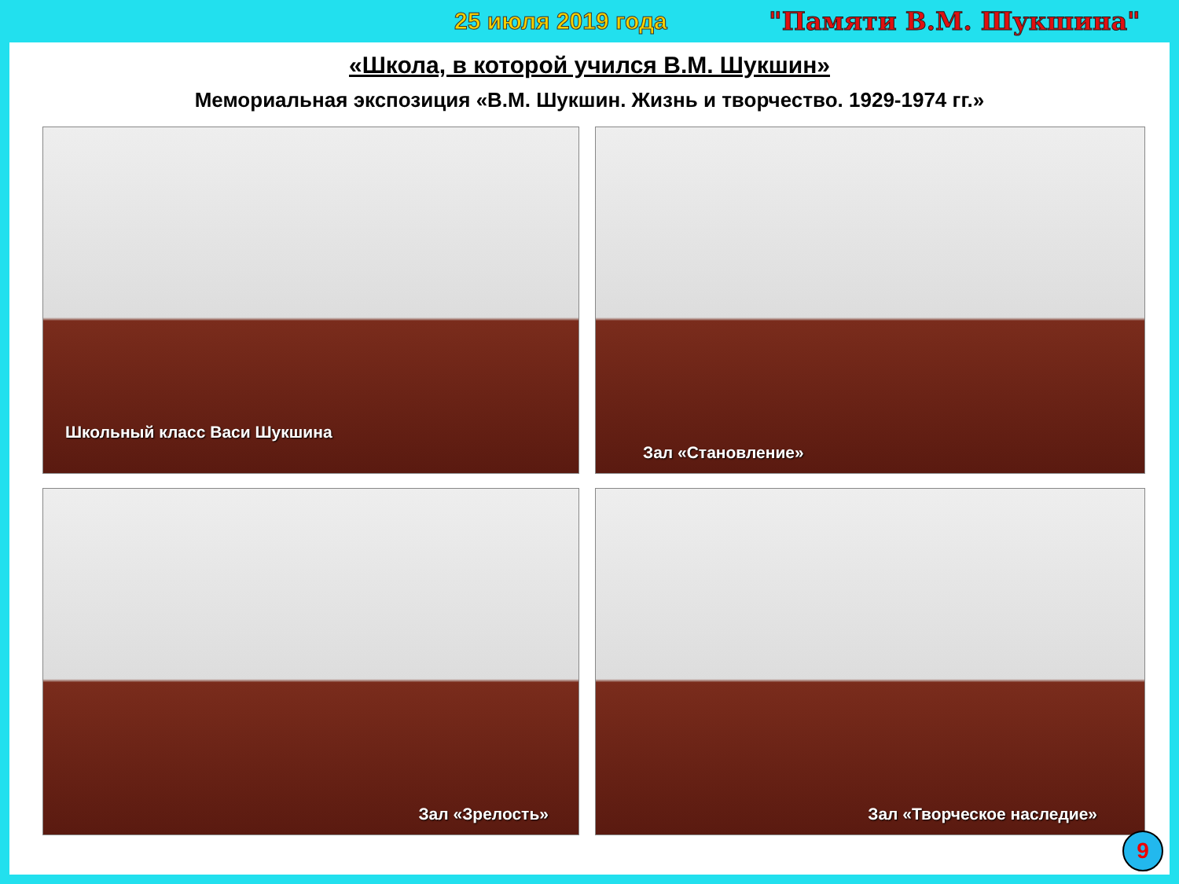25 июля 2019 года "Памяти В.М. Шукшина"
«Школа, в которой учился В.М. Шукшин»
Мемориальная экспозиция «В.М. Шукшин. Жизнь и творчество. 1929-1974 гг.»
Школьный класс Васи Шукшина
Зал «Становление»
Зал «Зрелость»
Зал «Творческое наследие»
9